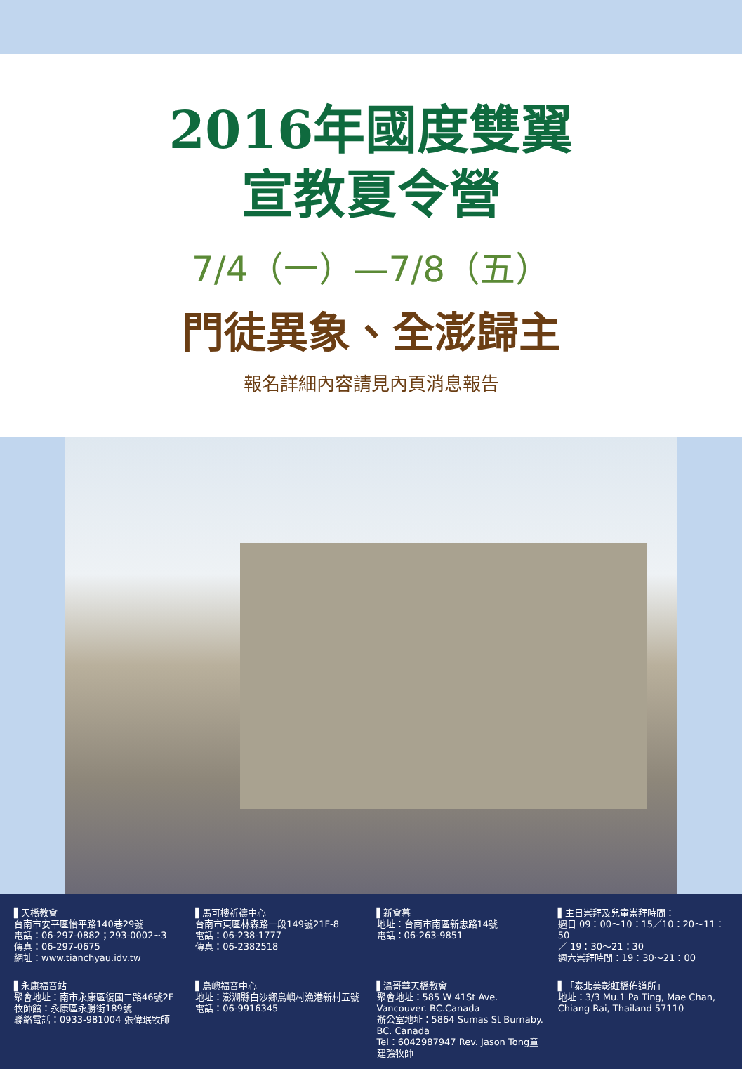2016年國度雙翼
宣教夏令營
7/4（一）—7/8（五）
門徒異象、全澎歸主
報名詳細內容請見內頁消息報告
▌天橋教會
台南市安平區怡平路140巷29號
電話：06-297-0882；293-0002~3
傳真：06-297-0675
網址：www.tianchyau.idv.tw
▌馬可樓祈禱中心
台南市東區林森路一段149號21F-8
電話：06-238-1777
傳真：06-2382518
▌新會幕
地址：台南市南區新忠路14號
電話：06-263-9851
▌主日崇拜及兒童崇拜時間：
週日 09：00～10：15／10：20～11：50
／ 19：30～21：30
週六崇拜時間：19：30～21：00
▌永康福音站
聚會地址：南市永康區復國二路46號2F
牧師館：永康區永勝街189號
聯絡電話：0933-981004 張偉珉牧師
▌鳥嶼福音中心
地址：澎湖縣白沙鄉鳥嶼村漁港新村五號
電話：06-9916345
▌溫哥華天橋教會
聚會地址：585 W 41St Ave. Vancouver. BC.Canada
辦公室地址：5864 Sumas St Burnaby. BC. Canada
Tel：6042987947 Rev. Jason Tong童建強牧師
▌「泰北美彰虹橋佈道所」
地址：3/3 Mu.1 Pa Ting, Mae Chan, Chiang Rai, Thailand 57110